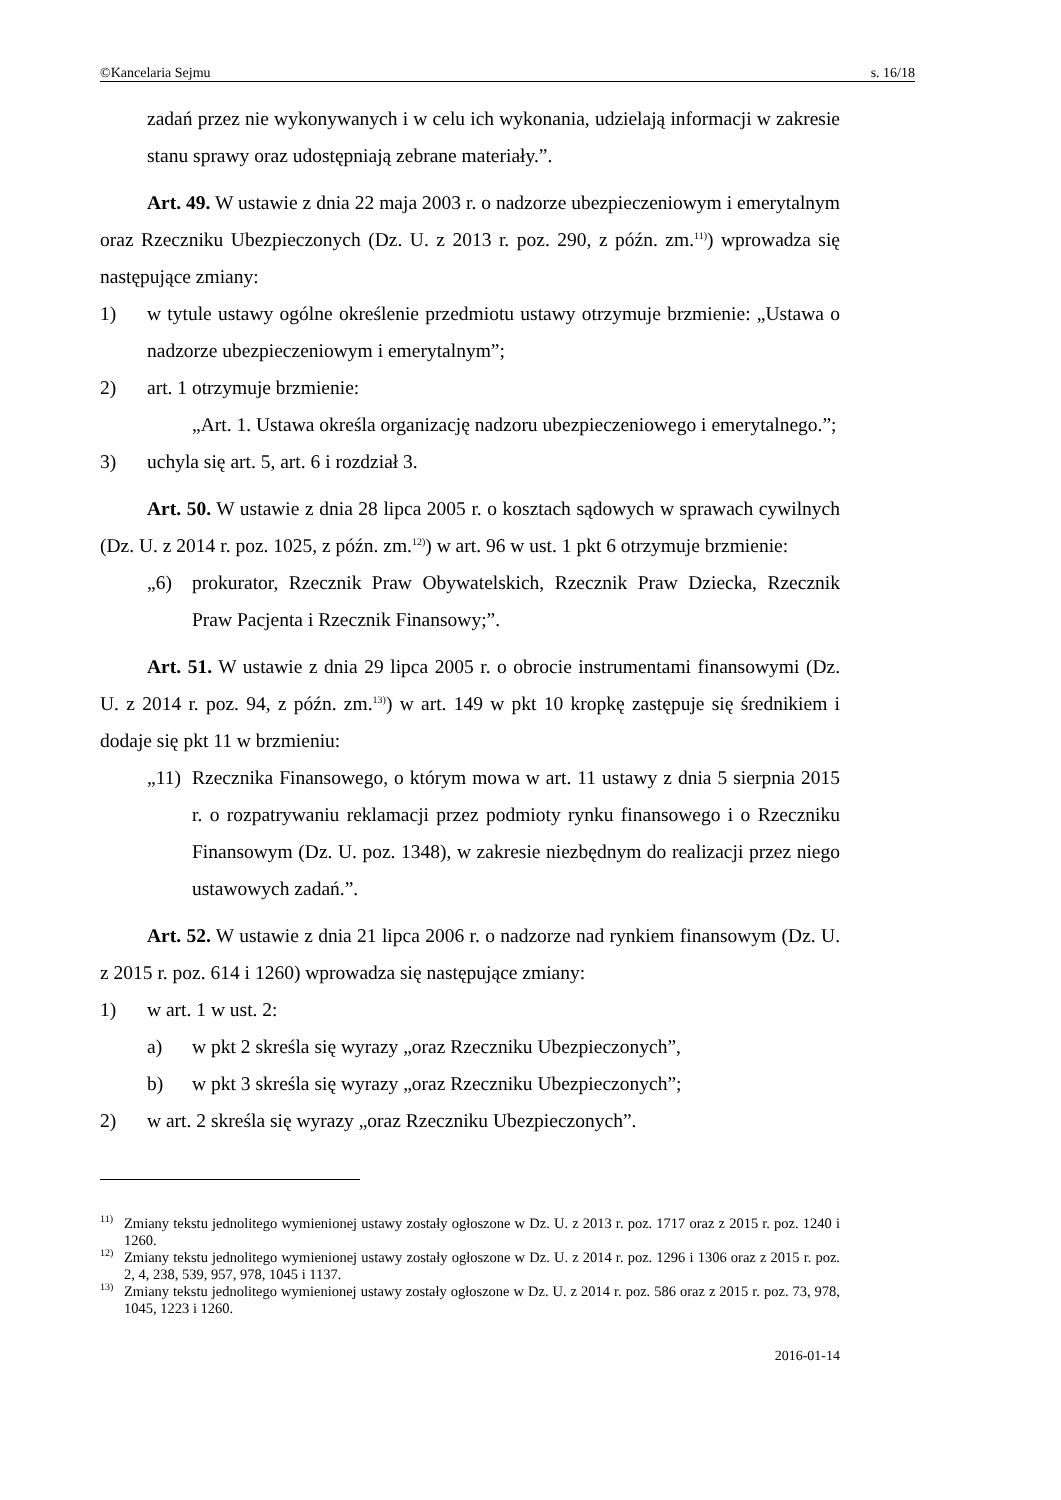©Kancelaria Sejmu s. 16/18
zadań przez nie wykonywanych i w celu ich wykonania, udzielają informacji w zakresie stanu sprawy oraz udostępniają zebrane materiały.”.
Art. 49. W ustawie z dnia 22 maja 2003 r. o nadzorze ubezpieczeniowym i emerytalnym oraz Rzeczniku Ubezpieczonych (Dz. U. z 2013 r. poz. 290, z późn. zm.<sup>11)</sup>) wprowadza się następujące zmiany:
1) w tytule ustawy ogólne określenie przedmiotu ustawy otrzymuje brzmienie: „Ustawa o nadzorze ubezpieczeniowym i emerytalnym”;
2) art. 1 otrzymuje brzmienie:
„Art. 1. Ustawa określa organizację nadzoru ubezpieczeniowego i emerytalnego.”;
3) uchyla się art. 5, art. 6 i rozdział 3.
Art. 50. W ustawie z dnia 28 lipca 2005 r. o kosztach sądowych w sprawach cywilnych (Dz. U. z 2014 r. poz. 1025, z późn. zm.<sup>12)</sup>) w art. 96 w ust. 1 pkt 6 otrzymuje brzmienie:
„6) prokurator, Rzecznik Praw Obywatelskich, Rzecznik Praw Dziecka, Rzecznik Praw Pacjenta i Rzecznik Finansowy;”.
Art. 51. W ustawie z dnia 29 lipca 2005 r. o obrocie instrumentami finansowymi (Dz. U. z 2014 r. poz. 94, z późn. zm.<sup>13)</sup>) w art. 149 w pkt 10 kropkę zastępuje się średnikiem i dodaje się pkt 11 w brzmieniu:
„11) Rzecznika Finansowego, o którym mowa w art. 11 ustawy z dnia 5 sierpnia 2015 r. o rozpatrywaniu reklamacji przez podmioty rynku finansowego i o Rzeczniku Finansowym (Dz. U. poz. 1348), w zakresie niezbędnym do realizacji przez niego ustawowych zadań.”.
Art. 52. W ustawie z dnia 21 lipca 2006 r. o nadzorze nad rynkiem finansowym (Dz. U. z 2015 r. poz. 614 i 1260) wprowadza się następujące zmiany:
1) w art. 1 w ust. 2:
a) w pkt 2 skreśla się wyrazy „oraz Rzeczniku Ubezpieczonych”,
b) w pkt 3 skreśla się wyrazy „oraz Rzeczniku Ubezpieczonych”;
2) w art. 2 skreśla się wyrazy „oraz Rzeczniku Ubezpieczonych”.
<sup>11)</sup> Zmiany tekstu jednolitego wymienionej ustawy zostały ogłoszone w Dz. U. z 2013 r. poz. 1717 oraz z 2015 r. poz. 1240 i 1260.
<sup>12)</sup> Zmiany tekstu jednolitego wymienionej ustawy zostały ogłoszone w Dz. U. z 2014 r. poz. 1296 i 1306 oraz z 2015 r. poz. 2, 4, 238, 539, 957, 978, 1045 i 1137.
<sup>13)</sup> Zmiany tekstu jednolitego wymienionej ustawy zostały ogłoszone w Dz. U. z 2014 r. poz. 586 oraz z 2015 r. poz. 73, 978, 1045, 1223 i 1260.
2016-01-14